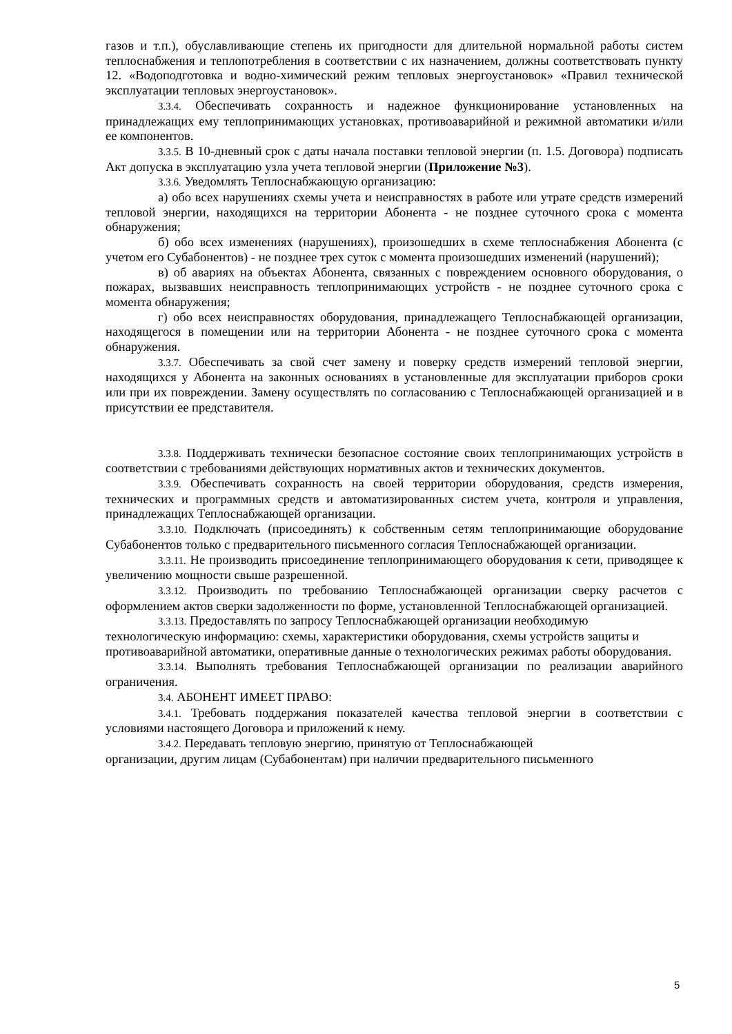газов и т.п.), обуславливающие степень их пригодности для длительной нормальной работы систем теплоснабжения и теплопотребления в соответствии с их назначением, должны соответствовать пункту 12. «Водоподготовка и водно-химический режим тепловых энергоустановок» «Правил технической эксплуатации тепловых энергоустановок».
3.3.4. Обеспечивать сохранность и надежное функционирование установленных на принадлежащих ему теплопринимающих установках, противоаварийной и режимной автоматики и/или ее компонентов.
3.3.5. В 10-дневный срок с даты начала поставки тепловой энергии (п. 1.5. Договора) подписать Акт допуска в эксплуатацию узла учета тепловой энергии (Приложение №3).
3.3.6. Уведомлять Теплоснабжающую организацию:
а) обо всех нарушениях схемы учета и неисправностях в работе или утрате средств измерений тепловой энергии, находящихся на территории Абонента - не позднее суточного срока с момента обнаружения;
б) обо всех изменениях (нарушениях), произошедших в схеме теплоснабжения Абонента (с учетом его Субабонентов) - не позднее трех суток с момента произошедших изменений (нарушений);
в) об авариях на объектах Абонента, связанных с повреждением основного оборудования, о пожарах, вызвавших неисправность теплопринимающих устройств - не позднее суточного срока с момента обнаружения;
г) обо всех неисправностях оборудования, принадлежащего Теплоснабжающей организации, находящегося в помещении или на территории Абонента - не позднее суточного срока с момента обнаружения.
3.3.7. Обеспечивать за свой счет замену и поверку средств измерений тепловой энергии, находящихся у Абонента на законных основаниях в установленные для эксплуатации приборов сроки или при их повреждении. Замену осуществлять по согласованию с Теплоснабжающей организацией и в присутствии ее представителя.
3.3.8. Поддерживать технически безопасное состояние своих теплопринимающих устройств в соответствии с требованиями действующих нормативных актов и технических документов.
3.3.9. Обеспечивать сохранность на своей территории оборудования, средств измерения, технических и программных средств и автоматизированных систем учета, контроля и управления, принадлежащих Теплоснабжающей организации.
3.3.10. Подключать (присоединять) к собственным сетям теплопринимающие оборудование Субабонентов только с предварительного письменного согласия Теплоснабжающей организации.
3.3.11. Не производить присоединение теплопринимающего оборудования к сети, приводящее к увеличению мощности свыше разрешенной.
3.3.12. Производить по требованию Теплоснабжающей организации сверку расчетов с оформлением актов сверки задолженности по форме, установленной Теплоснабжающей организацией.
3.3.13. Предоставлять по запросу Теплоснабжающей организации необходимую технологическую информацию: схемы, характеристики оборудования, схемы устройств защиты и противоаварийной автоматики, оперативные данные о технологических режимах работы оборудования.
3.3.14. Выполнять требования Теплоснабжающей организации по реализации аварийного ограничения.
3.4. АБОНЕНТ ИМЕЕТ ПРАВО:
3.4.1. Требовать поддержания показателей качества тепловой энергии в соответствии с условиями настоящего Договора и приложений к нему.
3.4.2. Передавать тепловую энергию, принятую от Теплоснабжающей
организации, другим лицам (Субабонентам) при наличии предварительного письменного
5